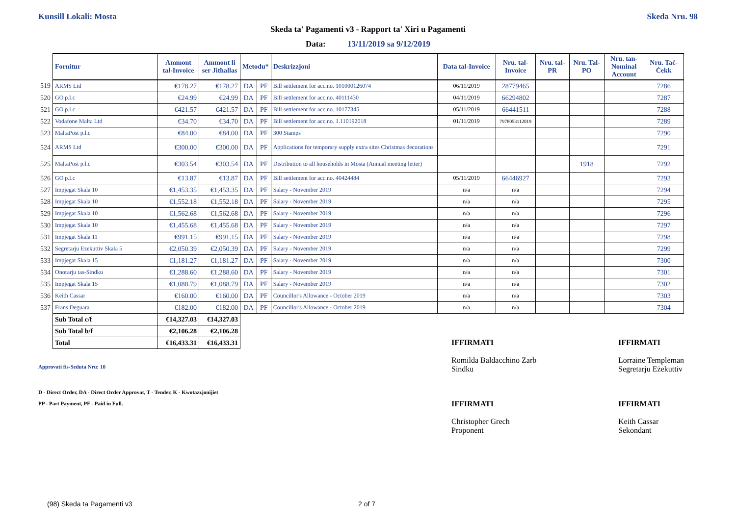Kunsill Lokali: Mosta Skeda Nru. 98
Skeda ta' Pagamenti v3 - Rapport ta' Xiri u Pagamenti
Data: 13/11/2019 sa 9/12/2019
| | Fornitur | Ammont tal-Invoice | Ammont li ser Jitħallas | Metodu* | | Deskrizzjoni | Data tal-Invoice | Nru. tal-Invoice | Nru. tal-PR | Nru. Tal-PO | Nru. tan-Nominal Account | Nru. Taċ-Ċekk |
| 519 | ARMS Ltd | €178.27 | €178.27 | DA | PF | Bill settlement for acc.no. 101000126074 | 06/11/2019 | 28779465 | | | | 7286 |
| 520 | GO p.l.c | €24.99 | €24.99 | DA | PF | Bill settlement for acc.no. 40111430 | 04/11/2019 | 66294802 | | | | 7287 |
| 521 | GO p.l.c | €421.57 | €421.57 | DA | PF | Bill settlement for acc.no. 10177345 | 05/11/2019 | 66441511 | | | | 7288 |
| 522 | Vodafone Malta Ltd | €34.70 | €34.70 | DA | PF | Bill settlement for acc.no. 1.110192018 | 01/11/2019 | 7978053112019 | | | | 7289 |
| 523 | MaltaPost p.l.c | €84.00 | €84.00 | DA | PF | 300 Stamps | | | | | | 7290 |
| 524 | ARMS Ltd | €300.00 | €300.00 | DA | PF | Applications for temporary supply extra sites Christmas decorations | | | | | | 7291 |
| 525 | MaltaPost p.l.c | €303.54 | €303.54 | DA | PF | Distribution to all households in Mosta (Annual meeting letter) | | | | 1918 | | 7292 |
| 526 | GO p.l.c | €13.87 | €13.87 | DA | PF | Bill settlement for acc.no. 40424484 | 05/11/2019 | 66446927 | | | | 7293 |
| 527 | Impjegat Skala 10 | €1,453.35 | €1,453.35 | DA | PF | Salary - November 2019 | n/a | n/a | | | | 7294 |
| 528 | Impjegat Skala 10 | €1,552.18 | €1,552.18 | DA | PF | Salary - November 2019 | n/a | n/a | | | | 7295 |
| 529 | Impjegat Skala 10 | €1,562.68 | €1,562.68 | DA | PF | Salary - November 2019 | n/a | n/a | | | | 7296 |
| 530 | Impjegat Skala 10 | €1,455.68 | €1,455.68 | DA | PF | Salary - November 2019 | n/a | n/a | | | | 7297 |
| 531 | Impjegat Skala 11 | €991.15 | €991.15 | DA | PF | Salary - November 2019 | n/a | n/a | | | | 7298 |
| 532 | Segretarju Ezekuttiv Skala 5 | €2,050.39 | €2,050.39 | DA | PF | Salary - November 2019 | n/a | n/a | | | | 7299 |
| 533 | Impjegat Skala 15 | €1,181.27 | €1,181.27 | DA | PF | Salary - November 2019 | n/a | n/a | | | | 7300 |
| 534 | Onorarju tas-Sindku | €1,288.60 | €1,288.60 | DA | PF | Salary - November 2019 | n/a | n/a | | | | 7301 |
| 535 | Impjegat Skala 15 | €1,088.79 | €1,088.79 | DA | PF | Salary - November 2019 | n/a | n/a | | | | 7302 |
| 536 | Keith Cassar | €160.00 | €160.00 | DA | PF | Councillor's Allowance - October 2019 | n/a | n/a | | | | 7303 |
| 537 | Frans Deguara | €182.00 | €182.00 | DA | PF | Councillor's Allowance - October 2019 | n/a | n/a | | | | 7304 |
| | Sub Total c/f | €14,327.03 | €14,327.03 | | | | | | | | | |
| | Sub Total b/f | €2,106.28 | €2,106.28 | | | | | | | | | |
| | Total | €16,433.31 | €16,433.31 | | | | | | | | | |
Approvati fis-Seduta Nru: 10
D - Direct Order, DA - Direct Order Approvat, T - Tender, K - Kwotazzjonijiet
PP - Part Payment, PF - Paid in Full.
IFFIRMATI
Romilda Baldacchino Zarb
Sindku
IFFIRMATI
Lorraine Templeman
Segretarju Eżekuttiv
IFFIRMATI
Christopher Grech
Proponent
IFFIRMATI
Keith Cassar
Sekondant
(98) Skeda ta Pagamenti v3 2 of 7